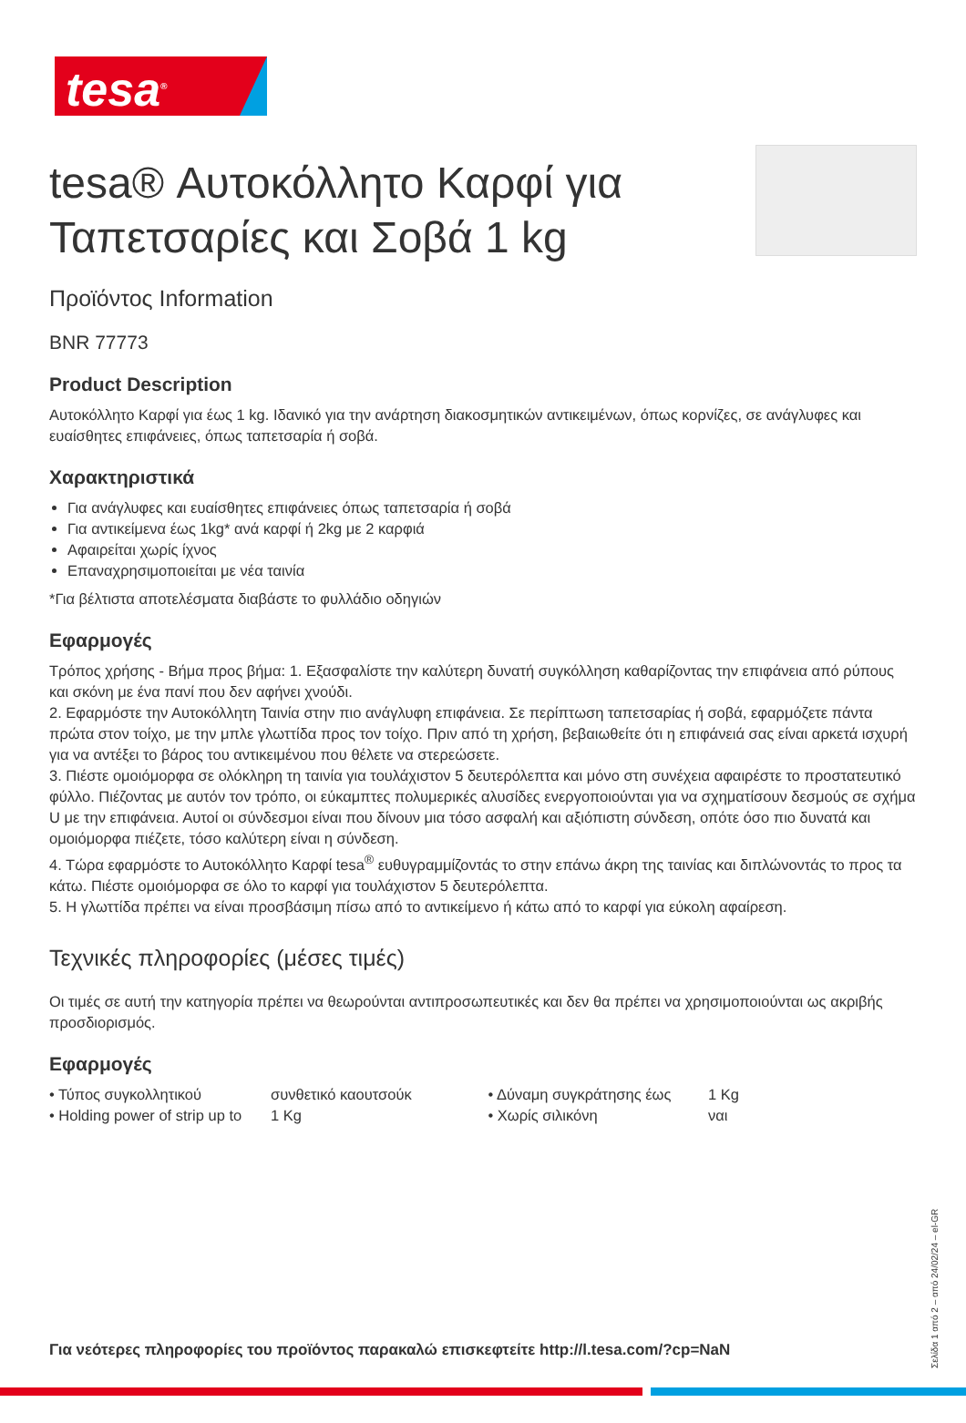tesa<sup>®</sup>
tesa® Αυτοκόλλητο Καρφί για Ταπετσαρίες και Σοβά 1 kg
Προϊόντος Information
BNR 77773
Product Description
Αυτοκόλλητο Καρφί για έως 1 kg. Ιδανικό για την ανάρτηση διακοσμητικών αντικειμένων, όπως κορνίζες, σε ανάγλυφες και ευαίσθητες επιφάνειες, όπως ταπετσαρία ή σοβά.
Χαρακτηριστικά
Για ανάγλυφες και ευαίσθητες επιφάνειες όπως ταπετσαρία ή σοβά
Για αντικείμενα έως 1kg* ανά καρφί ή 2kg με 2 καρφιά
Αφαιρείται χωρίς ίχνος
Επαναχρησιμοποιείται με νέα ταινία
*Για βέλτιστα αποτελέσματα διαβάστε το φυλλάδιο οδηγιών
Εφαρμογές
Τρόπος χρήσης - Βήμα προς βήμα: 1. Εξασφαλίστε την καλύτερη δυνατή συγκόλληση καθαρίζοντας την επιφάνεια από ρύπους και σκόνη με ένα πανί που δεν αφήνει χνούδι.
2. Εφαρμόστε την Αυτοκόλλητη Ταινία στην πιο ανάγλυφη επιφάνεια. Σε περίπτωση ταπετσαρίας ή σοβά, εφαρμόζετε πάντα πρώτα στον τοίχο, με την μπλε γλωττίδα προς τον τοίχο. Πριν από τη χρήση, βεβαιωθείτε ότι η επιφάνειά σας είναι αρκετά ισχυρή για να αντέξει το βάρος του αντικειμένου που θέλετε να στερεώσετε.
3. Πιέστε ομοιόμορφα σε ολόκληρη τη ταινία για τουλάχιστον 5 δευτερόλεπτα και μόνο στη συνέχεια αφαιρέστε το προστατευτικό φύλλο. Πιέζοντας με αυτόν τον τρόπο, οι εύκαμπτες πολυμερικές αλυσίδες ενεργοποιούνται για να σχηματίσουν δεσμούς σε σχήμα U με την επιφάνεια. Αυτοί οι σύνδεσμοι είναι που δίνουν μια τόσο ασφαλή και αξιόπιστη σύνδεση, οπότε όσο πιο δυνατά και ομοιόμορφα πιέζετε, τόσο καλύτερη είναι η σύνδεση.
4. Τώρα εφαρμόστε το Αυτοκόλλητο Καρφί tesa<sup>®</sup> ευθυγραμμίζοντάς το στην επάνω άκρη της ταινίας και διπλώνοντάς το προς τα κάτω. Πιέστε ομοιόμορφα σε όλο το καρφί για τουλάχιστον 5 δευτερόλεπτα.
5. Η γλωττίδα πρέπει να είναι προσβάσιμη πίσω από το αντικείμενο ή κάτω από το καρφί για εύκολη αφαίρεση.
Τεχνικές πληροφορίες (μέσες τιμές)
Οι τιμές σε αυτή την κατηγορία πρέπει να θεωρούνται αντιπροσωπευτικές και δεν θα πρέπει να χρησιμοποιούνται ως ακριβής προσδιορισμός.
Εφαρμογές
| • Τύπος συγκολλητικού | συνθετικό καουτσούκ | • Δύναμη συγκράτησης έως | 1 Kg |
| • Holding power of strip up to | 1 Kg | • Χωρίς σιλικόνη | ναι |
Για νεότερες πληροφορίες του προϊόντος παρακαλώ επισκεφτείτε http://l.tesa.com/?cp=NaN
Σελίδα 1 από 2 – από 24/02/24 – el-GR